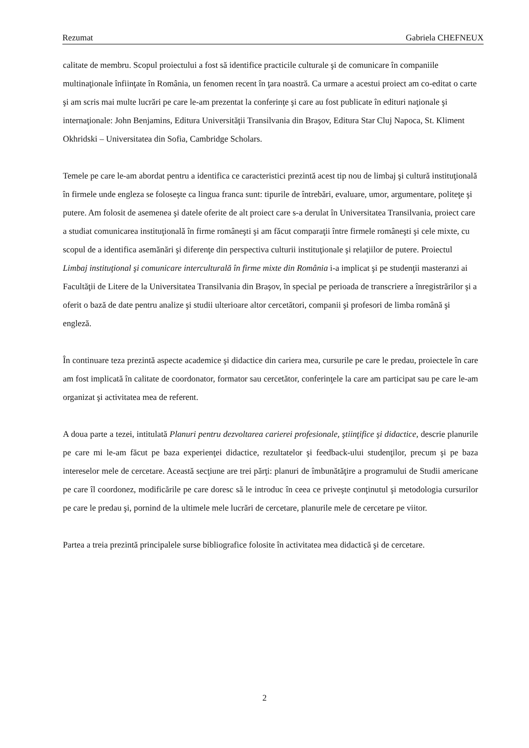Rezumat Gabriela CHEFNEUX
calitate de membru. Scopul proiectului a fost să identifice practicile culturale şi de comunicare în companiile multinaţionale înfiinţate în România, un fenomen recent în ţara noastră. Ca urmare a acestui proiect am co-editat o carte şi am scris mai multe lucrări pe care le-am prezentat la conferinţe şi care au fost publicate în edituri naţionale şi internaţionale: John Benjamins, Editura Universităţii Transilvania din Braşov, Editura Star Cluj Napoca, St. Kliment Okhridski – Universitatea din Sofia, Cambridge Scholars.
Temele pe care le-am abordat pentru a identifica ce caracteristici prezintă acest tip nou de limbaj şi cultură instituţională în firmele unde engleza se foloseşte ca lingua franca sunt: tipurile de întrebări, evaluare, umor, argumentare, politeţe şi putere. Am folosit de asemenea şi datele oferite de alt proiect care s-a derulat în Universitatea Transilvania, proiect care a studiat comunicarea instituţională în firme româneşti şi am făcut comparaţii între firmele româneşti şi cele mixte, cu scopul de a identifica asemănări şi diferenţe din perspectiva culturii instituţionale şi relaţiilor de putere. Proiectul Limbaj instituţional şi comunicare interculturală în firme mixte din România i-a implicat şi pe studenţii masteranzi ai Facultăţii de Litere de la Universitatea Transilvania din Braşov, în special pe perioada de transcriere a înregistrărilor şi a oferit o bază de date pentru analize şi studii ulterioare altor cercetători, companii şi profesori de limba română şi engleză.
În continuare teza prezintă aspecte academice şi didactice din cariera mea, cursurile pe care le predau, proiectele în care am fost implicată în calitate de coordonator, formator sau cercetător, conferinţele la care am participat sau pe care le-am organizat şi activitatea mea de referent.
A doua parte a tezei, intitulată Planuri pentru dezvoltarea carierei profesionale, ştiinţifice şi didactice, descrie planurile pe care mi le-am făcut pe baza experienţei didactice, rezultatelor şi feedback-ului studenţilor, precum şi pe baza intereselor mele de cercetare. Această secţiune are trei părţi: planuri de îmbunătăţire a programului de Studii americane pe care îl coordonez, modificările pe care doresc să le introduc în ceea ce priveşte conţinutul şi metodologia cursurilor pe care le predau şi, pornind de la ultimele mele lucrări de cercetare, planurile mele de cercetare pe viitor.
Partea a treia prezintă principalele surse bibliografice folosite în activitatea mea didactică şi de cercetare.
2